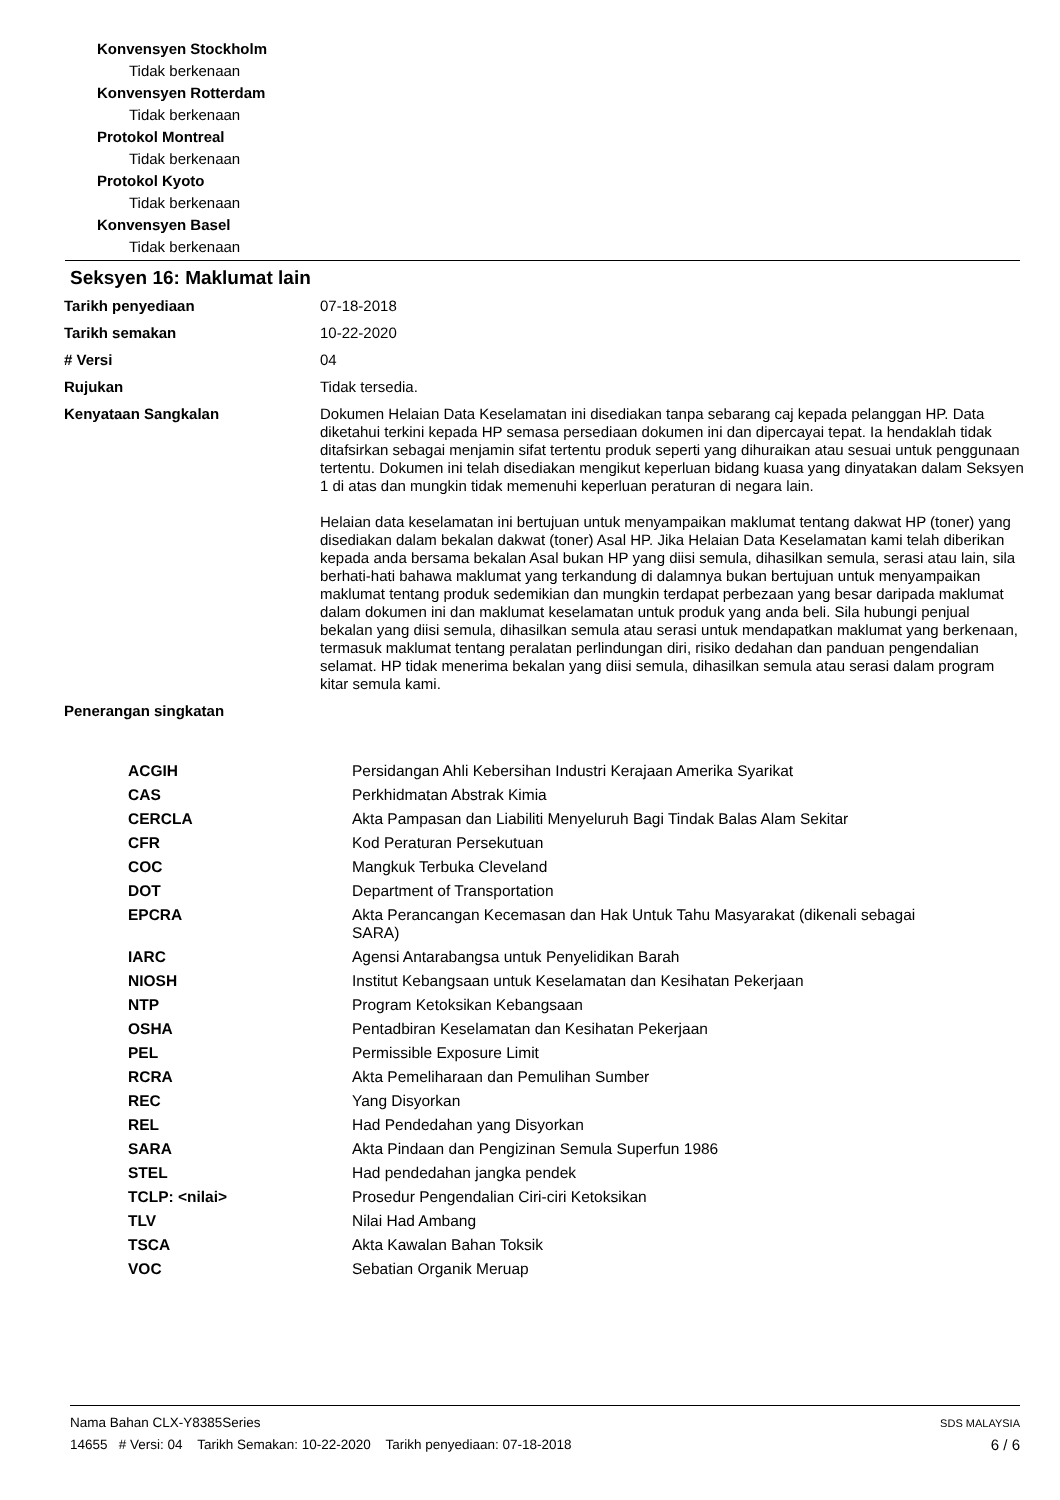Konvensyen Stockholm
Tidak berkenaan
Konvensyen Rotterdam
Tidak berkenaan
Protokol Montreal
Tidak berkenaan
Protokol Kyoto
Tidak berkenaan
Konvensyen Basel
Tidak berkenaan
Seksyen 16: Maklumat lain
| Tarikh penyediaan | 07-18-2018 |
| Tarikh semakan | 10-22-2020 |
| # Versi | 04 |
| Rujukan | Tidak tersedia. |
| Kenyataan Sangkalan | Dokumen Helaian Data Keselamatan ini disediakan tanpa sebarang caj kepada pelanggan HP. Data diketahui terkini kepada HP semasa persediaan dokumen ini dan dipercayai tepat. Ia hendaklah tidak ditafsirkan sebagai menjamin sifat tertentu produk seperti yang dihuraikan atau sesuai untuk penggunaan tertentu. Dokumen ini telah disediakan mengikut keperluan bidang kuasa yang dinyatakan dalam Seksyen 1 di atas dan mungkin tidak memenuhi keperluan peraturan di negara lain. Helaian data keselamatan ini bertujuan untuk menyampaikan maklumat tentang dakwat HP (toner) yang disediakan dalam bekalan dakwat (toner) Asal HP. Jika Helaian Data Keselamatan kami telah diberikan kepada anda bersama bekalan Asal bukan HP yang diisi semula, dihasilkan semula, serasi atau lain, sila berhati-hati bahawa maklumat yang terkandung di dalamnya bukan bertujuan untuk menyampaikan maklumat tentang produk sedemikian dan mungkin terdapat perbezaan yang besar daripada maklumat dalam dokumen ini dan maklumat keselamatan untuk produk yang anda beli. Sila hubungi penjual bekalan yang diisi semula, dihasilkan semula atau serasi untuk mendapatkan maklumat yang berkenaan, termasuk maklumat tentang peralatan perlindungan diri, risiko dedahan dan panduan pengendalian selamat. HP tidak menerima bekalan yang diisi semula, dihasilkan semula atau serasi dalam program kitar semula kami. |
| Penerangan singkatan | |
| ACGIH | Persidangan Ahli Kebersihan Industri Kerajaan Amerika Syarikat |
| CAS | Perkhidmatan Abstrak Kimia |
| CERCLA | Akta Pampasan dan Liabiliti Menyeluruh Bagi Tindak Balas Alam Sekitar |
| CFR | Kod Peraturan Persekutuan |
| COC | Mangkuk Terbuka Cleveland |
| DOT | Department of Transportation |
| EPCRA | Akta Perancangan Kecemasan dan Hak Untuk Tahu Masyarakat (dikenali sebagai SARA) |
| IARC | Agensi Antarabangsa untuk Penyelidikan Barah |
| NIOSH | Institut Kebangsaan untuk Keselamatan dan Kesihatan Pekerjaan |
| NTP | Program Ketoksikan Kebangsaan |
| OSHA | Pentadbiran Keselamatan dan Kesihatan Pekerjaan |
| PEL | Permissible Exposure Limit |
| RCRA | Akta Pemeliharaan dan Pemulihan Sumber |
| REC | Yang Disyorkan |
| REL | Had Pendedahan yang Disyorkan |
| SARA | Akta Pindaan dan Pengizinan Semula Superfun 1986 |
| STEL | Had pendedahan jangka pendek |
| TCLP: <nilai> | Prosedur Pengendalian Ciri-ciri Ketoksikan |
| TLV | Nilai Had Ambang |
| TSCA | Akta Kawalan Bahan Toksik |
| VOC | Sebatian Organik Meruap |
SDS MALAYSIA
6 / 6
Nama Bahan CLX-Y8385Series
14655 # Versi: 04 Tarikh Semakan: 10-22-2020 Tarikh penyediaan: 07-18-2018